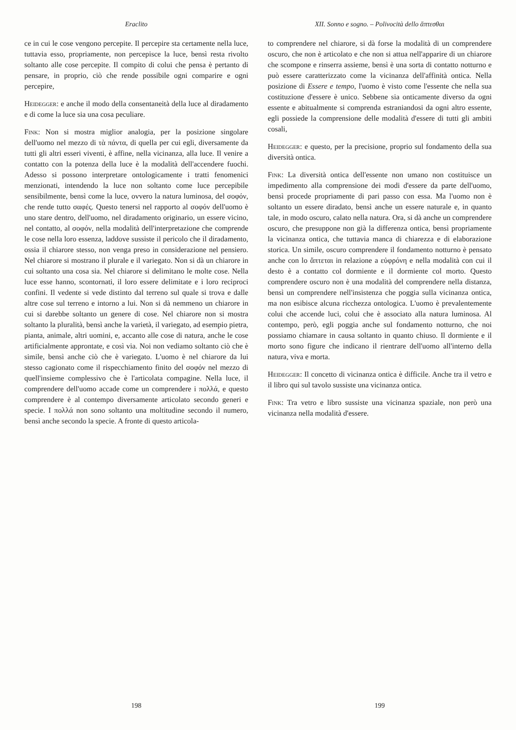Eraclito
ce in cui le cose vengono percepite. Il percepire sta certamente nella luce, tuttavia esso, propriamente, non percepisce la luce, bensì resta rivolto soltanto alle cose percepite. Il compito di colui che pensa è pertanto di pensare, in proprio, ciò che rende possibile ogni comparire e ogni percepire,
Heidegger: e anche il modo della consentaneità della luce al diradamento e di come la luce sia una cosa peculiare.
Fink: Non si mostra miglior analogia, per la posizione singolare dell'uomo nel mezzo di τὰ πάντα, di quella per cui egli, diversamente da tutti gli altri esseri viventi, è affine, nella vicinanza, alla luce. Il venire a contatto con la potenza della luce è la modalità dell'accendere fuochi. Adesso si possono interpretare ontologicamente i tratti fenomenici menzionati, intendendo la luce non soltanto come luce percepibile sensibilmente, bensì come la luce, ovvero la natura luminosa, del σοφόν, che rende tutto σαφές. Questo tenersi nel rapporto al σοφόν dell'uomo è uno stare dentro, dell'uomo, nel diradamento originario, un essere vicino, nel contatto, al σοφόν, nella modalità dell'interpretazione che comprende le cose nella loro essenza, laddove sussiste il pericolo che il diradamento, ossia il chiarore stesso, non venga preso in considerazione nel pensiero. Nel chiarore si mostrano il plurale e il variegato. Non si dà un chiarore in cui soltanto una cosa sia. Nel chiarore si delimitano le molte cose. Nella luce esse hanno, scontornati, il loro essere delimitate e i loro reciproci confini. Il vedente si vede distinto dal terreno sul quale si trova e dalle altre cose sul terreno e intorno a lui. Non si dà nemmeno un chiarore in cui si darebbe soltanto un genere di cose. Nel chiarore non si mostra soltanto la pluralità, bensì anche la varietà, il variegato, ad esempio pietra, pianta, animale, altri uomini, e, accanto alle cose di natura, anche le cose artificialmente approntate, e così via. Noi non vediamo soltanto ciò che è simile, bensì anche ciò che è variegato. L'uomo è nel chiarore da lui stesso cagionato come il rispecchiamento finito del σοφόν nel mezzo di quell'insieme complessivo che è l'articolata compagine. Nella luce, il comprendere dell'uomo accade come un comprendere i πολλά, e questo comprendere è al contempo diversamente articolato secondo generi e specie. I πολλά non sono soltanto una moltitudine secondo il numero, bensì anche secondo la specie. A fronte di questo articola-
198
XII. Sonno e sogno. – Polivocità dello ἅπτεσθαι
to comprendere nel chiarore, si dà forse la modalità di un comprendere oscuro, che non è articolato e che non si attua nell'apparire di un chiarore che scompone e rinserra assieme, bensì è una sorta di contatto notturno e può essere caratterizzato come la vicinanza dell'affinità ontica. Nella posizione di Essere e tempo, l'uomo è visto come l'essente che nella sua costituzione d'essere è unico. Sebbene sia onticamente diverso da ogni essente e abitualmente si comprenda estraniandosi da ogni altro essente, egli possiede la comprensione delle modalità d'essere di tutti gli ambiti cosali,
Heidegger: e questo, per la precisione, proprio sul fondamento della sua diversità ontica.
Fink: La diversità ontica dell'essente non umano non costituisce un impedimento alla comprensione dei modi d'essere da parte dell'uomo, bensì procede propriamente di pari passo con essa. Ma l'uomo non è soltanto un essere diradato, bensì anche un essere naturale e, in quanto tale, in modo oscuro, calato nella natura. Ora, si dà anche un comprendere oscuro, che presuppone non già la differenza ontica, bensì propriamente la vicinanza ontica, che tuttavia manca di chiarezza e di elaborazione storica. Un simile, oscuro comprendere il fondamento notturno è pensato anche con lo ἅπτεται in relazione a εὐφρόνη e nella modalità con cui il desto è a contatto col dormiente e il dormiente col morto. Questo comprendere oscuro non è una modalità del comprendere nella distanza, bensì un comprendere nell'insistenza che poggia sulla vicinanza ontica, ma non esibisce alcuna ricchezza ontologica. L'uomo è prevalentemente colui che accende luci, colui che è associato alla natura luminosa. Al contempo, però, egli poggia anche sul fondamento notturno, che noi possiamo chiamare in causa soltanto in quanto chiuso. Il dormiente e il morto sono figure che indicano il rientrare dell'uomo all'interno della natura, viva e morta.
Heidegger: Il concetto di vicinanza ontica è difficile. Anche tra il vetro e il libro qui sul tavolo sussiste una vicinanza ontica.
Fink: Tra vetro e libro sussiste una vicinanza spaziale, non però una vicinanza nella modalità d'essere.
199